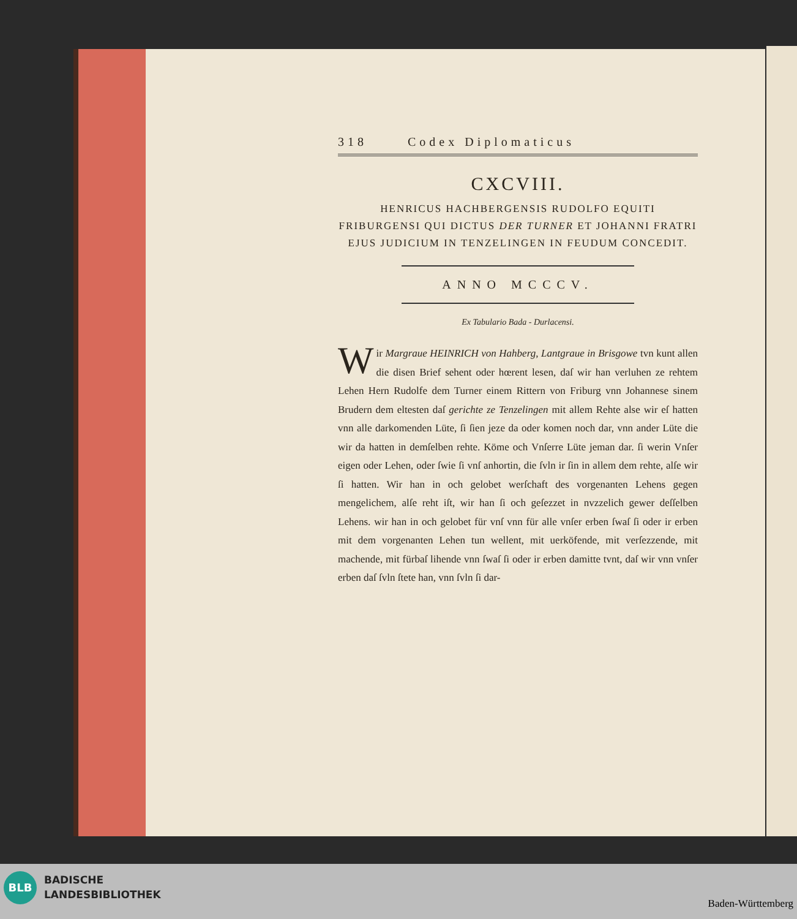318 Codex Diplomaticus
CXCVIII.
HENRICUS HACHBERGENSIS RUDOLFO EQUITI FRIBURGENSI QUI DICTUS DER TURNER ET JOHANNI FRATRI EJUS JUDICIUM IN TENZELINGEN IN FEUDUM CONCEDIT.
ANNO MCCCV.
Ex Tabulario Bada - Durlacensi.
Wir Margraue HEINRICH von Hahberg, Lantgraue in Brisgowe tvn kunt allen die disen Brief sehent oder hœrent lesen, daſ wir han verluhen ze rehtem Lehen Hern Rudolfe dem Turner einem Rittern von Friburg vnn Johannese sinem Brudern dem eltesten daſ gerichte ze Tenzelingen mit allem Rehte alse wir eſ hatten vnn alle darkomenden Lüte, ſi ſien jeze da oder komen noch dar, vnn ander Lüte die wir da hatten in demſelben rehte. Köme och Vnſerre Lüte jeman dar. ſi werin Vnſer eigen oder Lehen, oder ſwie ſi vnſ anhortin, die ſvln ir ſin in allem dem rehte, alſe wir ſi hatten. Wir han in och gelobet werſchaft des vorgenanten Lehens gegen mengelichem, alſe reht iſt, wir han ſi och geſezzet in nvzzelich gewer deſſelben Lehens. wir han in och gelobet für vnſ vnn für alle vnſer erben ſwaſ ſi oder ir erben mit dem vorgenanten Lehen tun wellent, mit uerköfende, mit verſezzende, mit machende, mit fürbaſ lihende vnn ſwaſ ſi oder ir erben damitte tvnt, daſ wir vnn vnſer erben daſ ſvln ſtete han, vnn ſvln ſi dar-
BLB
BADISCHE
LANDESBIBLIOTHEK
Baden-Württemberg